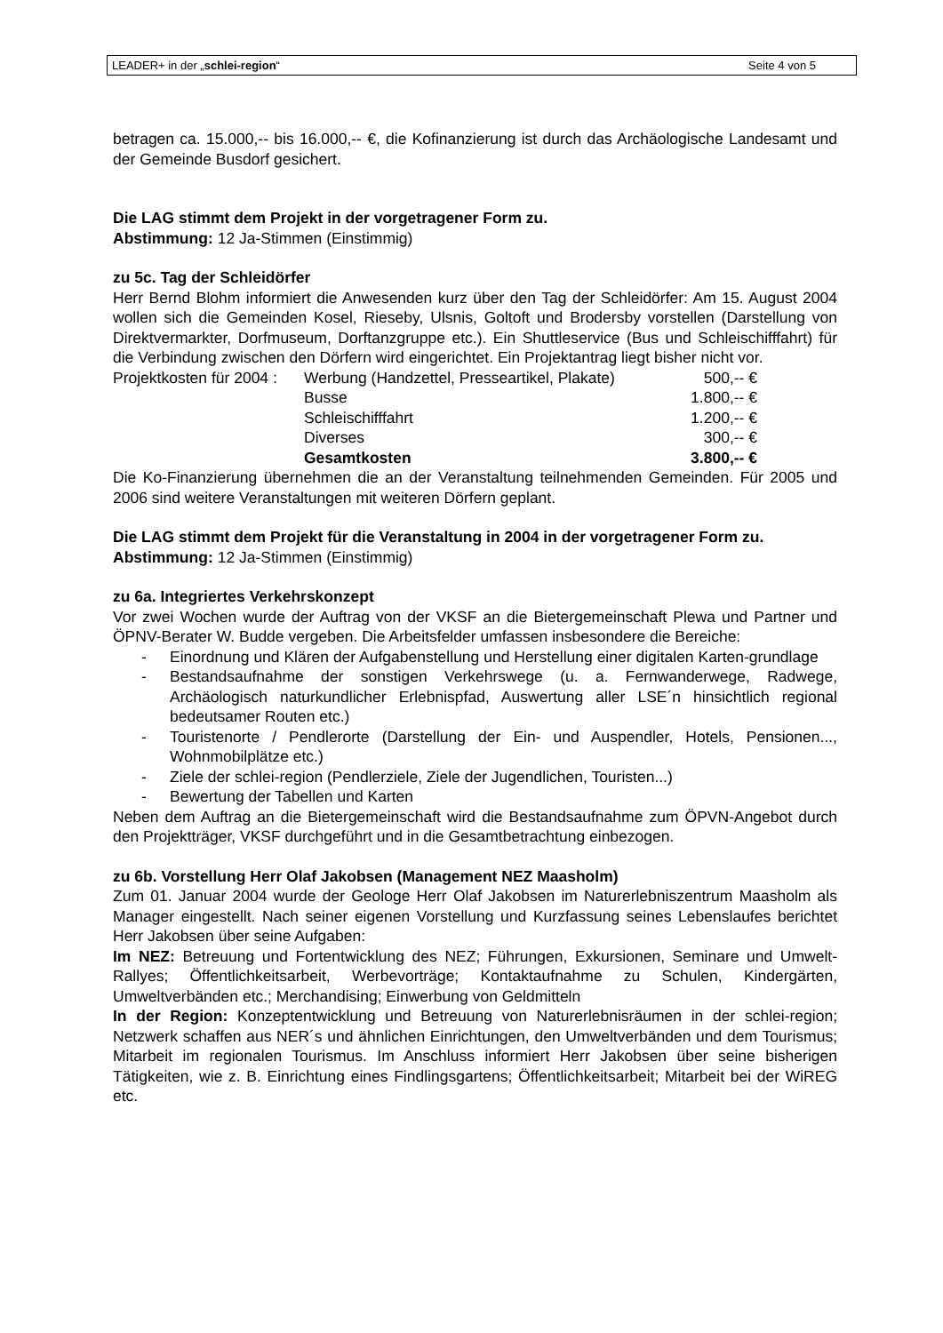LEADER+ in der „schlei-region“Seite 4 von 5
betragen ca. 15.000,-- bis 16.000,-- €, die Kofinanzierung ist durch das Archäologische Landesamt und der Gemeinde Busdorf gesichert.
Die LAG stimmt dem Projekt in der vorgetragener Form zu.
Abstimmung: 12 Ja-Stimmen (Einstimmig)
zu 5c. Tag der Schleidörfer
Herr Bernd Blohm informiert die Anwesenden kurz über den Tag der Schleidörfer: Am 15. August 2004 wollen sich die Gemeinden Kosel, Rieseby, Ulsnis, Goltoft und Brodersby vorstellen (Darstellung von Direktvermarkter, Dorfmuseum, Dorftanzgruppe etc.). Ein Shuttleservice (Bus und Schleischifffahrt) für die Verbindung zwischen den Dörfern wird eingerichtet. Ein Projektantrag liegt bisher nicht vor.
| Projektkosten für 2004 : | Werbung (Handzettel, Presseartikel, Plakate) | 500,-- € |
| | Busse | 1.800,-- € |
| | Schleischifffahrt | 1.200,-- € |
| | Diverses | 300,-- € |
| | Gesamtkosten | 3.800,-- € |
Die Ko-Finanzierung übernehmen die an der Veranstaltung teilnehmenden Gemeinden. Für 2005 und 2006 sind weitere Veranstaltungen mit weiteren Dörfern geplant.
Die LAG stimmt dem Projekt für die Veranstaltung in 2004 in der vorgetragener Form zu.
Abstimmung: 12 Ja-Stimmen (Einstimmig)
zu 6a. Integriertes Verkehrskonzept
Vor zwei Wochen wurde der Auftrag von der VKSF an die Bietergemeinschaft Plewa und Partner und ÖPNV-Berater W. Budde vergeben. Die Arbeitsfelder umfassen insbesondere die Bereiche:
- Einordnung und Klären der Aufgabenstellung und Herstellung einer digitalen Karten-grundlage
- Bestandsaufnahme der sonstigen Verkehrswege (u. a. Fernwanderwege, Radwege, Archäologisch naturkundlicher Erlebnispfad, Auswertung aller LSE´n hinsichtlich regional bedeutsamer Routen etc.)
- Touristenorte / Pendlerorte (Darstellung der Ein- und Auspendler, Hotels, Pensionen..., Wohnmobilplätze etc.)
- Ziele der schlei-region (Pendlerziele, Ziele der Jugendlichen, Touristen...)
- Bewertung der Tabellen und Karten
Neben dem Auftrag an die Bietergemeinschaft wird die Bestandsaufnahme zum ÖPVN-Angebot durch den Projektträger, VKSF durchgeführt und in die Gesamtbetrachtung einbezogen.
zu 6b. Vorstellung Herr Olaf Jakobsen (Management NEZ Maasholm)
Zum 01. Januar 2004 wurde der Geologe Herr Olaf Jakobsen im Naturerlebniszentrum Maasholm als Manager eingestellt. Nach seiner eigenen Vorstellung und Kurzfassung seines Lebenslaufes berichtet Herr Jakobsen über seine Aufgaben:
Im NEZ: Betreuung und Fortentwicklung des NEZ; Führungen, Exkursionen, Seminare und Umwelt-Rallyes; Öffentlichkeitsarbeit, Werbevorträge; Kontaktaufnahme zu Schulen, Kindergärten, Umweltverbänden etc.; Merchandising; Einwerbung von Geldmitteln
In der Region: Konzeptentwicklung und Betreuung von Naturerlebnisräumen in der schlei-region; Netzwerk schaffen aus NER´s und ähnlichen Einrichtungen, den Umweltverbänden und dem Tourismus; Mitarbeit im regionalen Tourismus. Im Anschluss informiert Herr Jakobsen über seine bisherigen Tätigkeiten, wie z. B. Einrichtung eines Findlingsgartens; Öffentlichkeitsarbeit; Mitarbeit bei der WiREG etc.